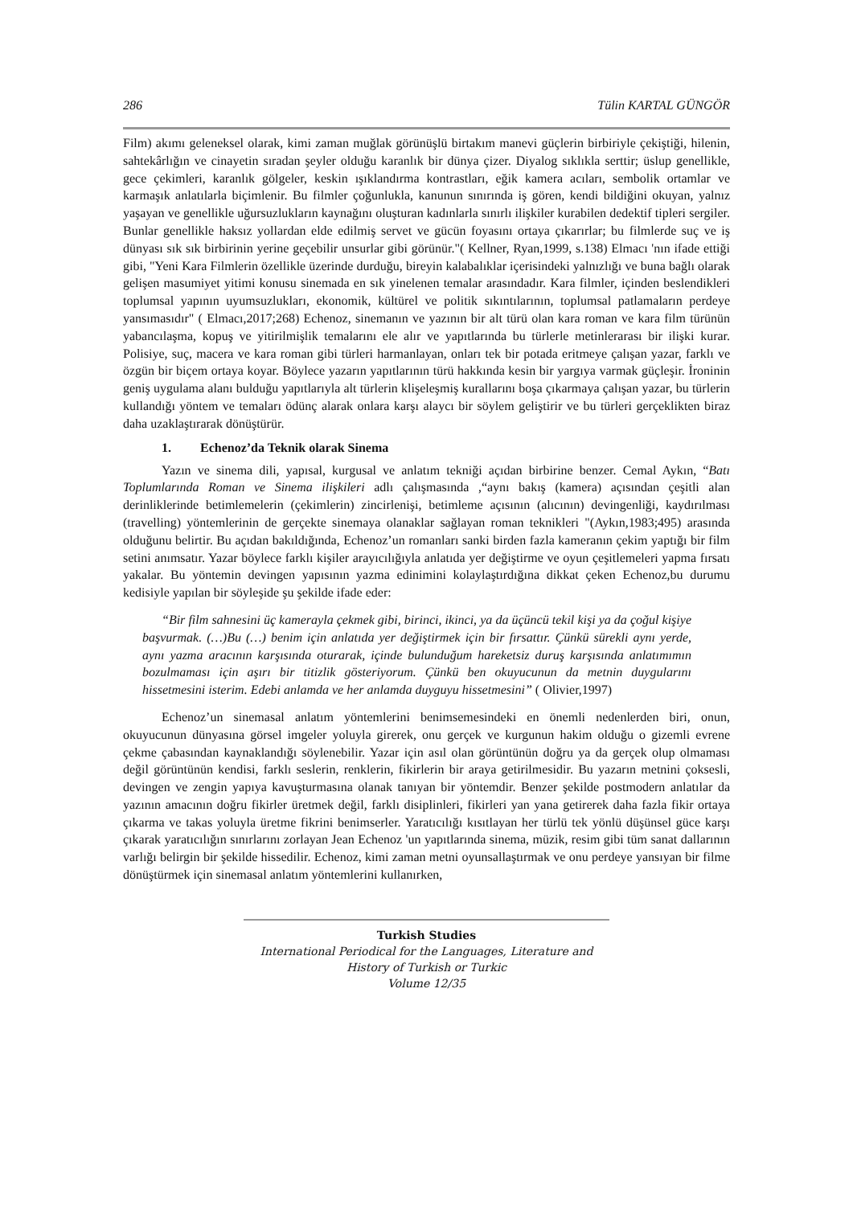286 Tülin KARTAL GÜNGÖR
Film) akımı geleneksel olarak, kimi zaman muğlak görünüşlü birtakım manevi güçlerin birbiriyle çekiştiği, hilenin, sahtekârlığın ve cinayetin sıradan şeyler olduğu karanlık bir dünya çizer. Diyalog sıklıkla serttir; üslup genellikle, gece çekimleri, karanlık gölgeler, keskin ışıklandırma kontrastları, eğik kamera acıları, sembolik ortamlar ve karmaşık anlatılarla biçimlenir. Bu filmler çoğunlukla, kanunun sınırında iş gören, kendi bildiğini okuyan, yalnız yaşayan ve genellikle uğursuzlukların kaynağını oluşturan kadınlarla sınırlı ilişkiler kurabilen dedektif tipleri sergiler. Bunlar genellikle haksız yollardan elde edilmiş servet ve gücün foyasını ortaya çıkarırlar; bu filmlerde suç ve iş dünyası sık sık birbirinin yerine geçebilir unsurlar gibi görünür."( Kellner, Ryan,1999, s.138) Elmacı 'nın ifade ettiği gibi, "Yeni Kara Filmlerin özellikle üzerinde durduğu, bireyin kalabalıklar içerisindeki yalnızlığı ve buna bağlı olarak gelişen masumiyet yitimi konusu sinemada en sık yinelenen temalar arasındadır. Kara filmler, içinden beslendikleri toplumsal yapının uyumsuzlukları, ekonomik, kültürel ve politik sıkıntılarının, toplumsal patlamaların perdeye yansımasıdır" ( Elmacı,2017;268) Echenoz, sinemanın ve yazının bir alt türü olan kara roman ve kara film türünün yabancılaşma, kopuş ve yitirilmişlik temalarını ele alır ve yapıtlarında bu türlerle metinlerarası bir ilişki kurar. Polisiye, suç, macera ve kara roman gibi türleri harmanlayan, onları tek bir potada eritmeye çalışan yazar, farklı ve özgün bir biçem ortaya koyar. Böylece yazarın yapıtlarının türü hakkında kesin bir yargıya varmak güçleşir. İroninin geniş uygulama alanı bulduğu yapıtlarıyla alt türlerin klişeleşmiş kurallarını boşa çıkarmaya çalışan yazar, bu türlerin kullandığı yöntem ve temaları ödünç alarak onlara karşı alaycı bir söylem geliştirir ve bu türleri gerçeklikten biraz daha uzaklaştırarak dönüştürür.
1. Echenoz’da Teknik olarak Sinema
Yazın ve sinema dili, yapısal, kurgusal ve anlatım tekniği açıdan birbirine benzer. Cemal Aykın, “Batı Toplumlarında Roman ve Sinema ilişkileri adlı çalışmasında ,“aynı bakış (kamera) açısından çeşitli alan derinliklerinde betimlemelerin (çekimlerin) zincirlenişi, betimleme açısının (alıcının) devingenliği, kaydırılması (travelling) yöntemlerinin de gerçekte sinemaya olanaklar sağlayan roman teknikleri "(Aykın,1983;495) arasında olduğunu belirtir. Bu açıdan bakıldığında, Echenoz’un romanları sanki birden fazla kameranın çekim yaptığı bir film setini anımsatır. Yazar böylece farklı kişiler arayıcılığıyla anlatıda yer değiştirme ve oyun çeşitlemeleri yapma fırsatı yakalar. Bu yöntemin devingen yapısının yazma edinimini kolaylaştırdığına dikkat çeken Echenoz,bu durumu kedisiyle yapılan bir söyleşide şu şekilde ifade eder:
“Bir film sahnesini üç kamerayla çekmek gibi, birinci, ikinci, ya da üçüncü tekil kişi ya da çoğul kişiye başvurmak. (…)Bu (…) benim için anlatıda yer değiştirmek için bir fırsattır. Çünkü sürekli aynı yerde, aynı yazma aracının karşısında oturarak, içinde bulunduğum hareketsiz duruş karşısında anlatımımın bozulmaması için aşırı bir titizlik gösteriyorum. Çünkü ben okuyucunun da metnin duygularını hissetmesini isterim. Edebi anlamda ve her anlamda duyguyu hissetmesini” ( Olivier,1997)
Echenoz’un sinemasal anlatım yöntemlerini benimsemesindeki en önemli nedenlerden biri, onun, okuyucunun dünyasına görsel imgeler yoluyla girerek, onu gerçek ve kurgunun hakim olduğu o gizemli evrene çekme çabasından kaynaklandığı söylenebilir. Yazar için asıl olan görüntünün doğru ya da gerçek olup olmaması değil görüntünün kendisi, farklı seslerin, renklerin, fikirlerin bir araya getirilmesidir. Bu yazarın metnini çoksesli, devingen ve zengin yapıya kavuşturmasına olanak tanıyan bir yöntemdir. Benzer şekilde postmodern anlatılar da yazının amacının doğru fikirler üretmek değil, farklı disiplinleri, fikirleri yan yana getirerek daha fazla fikir ortaya çıkarma ve takas yoluyla üretme fikrini benimserler. Yaratıcılığı kısıtlayan her türlü tek yönlü düşünsel güce karşı çıkarak yaratıcılığın sınırlarını zorlayan Jean Echenoz 'un yapıtlarında sinema, müzik, resim gibi tüm sanat dallarının varlığı belirgin bir şekilde hissedilir. Echenoz, kimi zaman metni oyunsallaştırmak ve onu perdeye yansıyan bir filme dönüştürmek için sinemasal anlatım yöntemlerini kullanırken,
Turkish Studies
International Periodical for the Languages, Literature and History of Turkish or Turkic
Volume 12/35